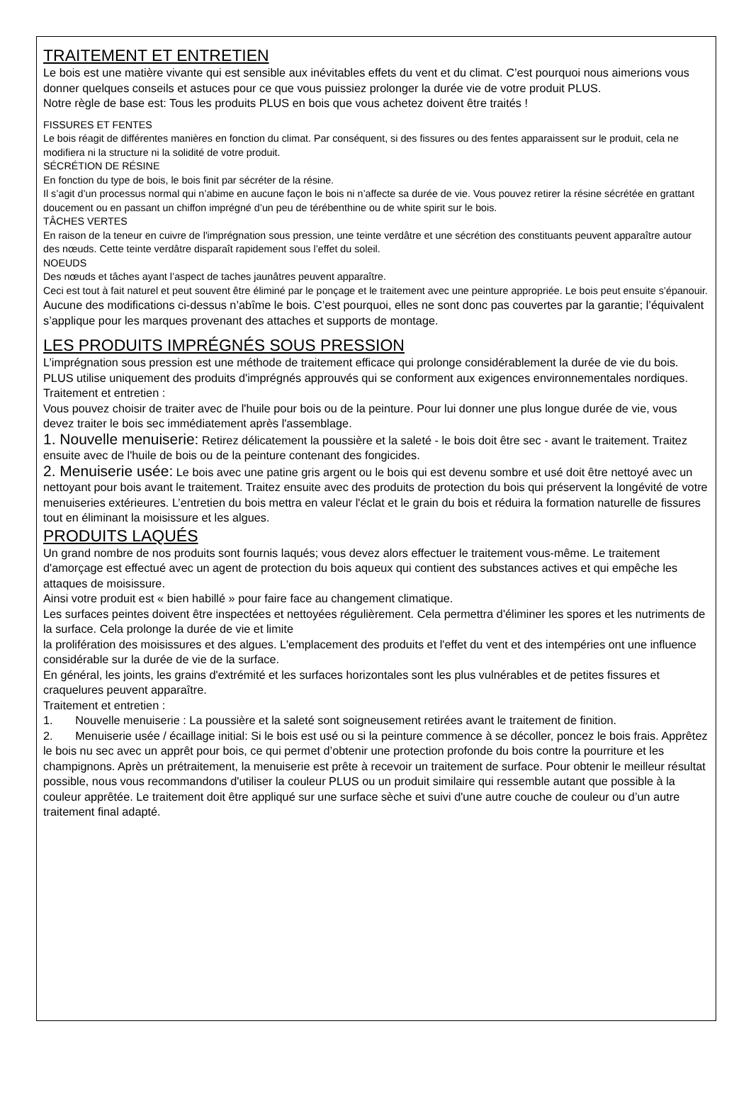TRAITEMENT ET ENTRETIEN
Le bois est une matière vivante qui est sensible aux inévitables effets du vent et du climat. C’est pourquoi nous aimerions vous donner quelques conseils et astuces pour ce que vous puissiez prolonger la durée vie de votre produit PLUS.
Notre règle de base est: Tous les produits PLUS en bois que vous achetez doivent être traités !
FISSURES ET FENTES
Le bois réagit de différentes manières en fonction du climat. Par conséquent, si des fissures ou des fentes apparaissent sur le produit, cela ne modifiera ni la structure ni la solidité de votre produit.
SÉCRÉTION DE RÉSINE
En fonction du type de bois, le bois finit par sécréter de la résine.
Il s’agit d’un processus normal qui n’abime en aucune façon le bois ni n’affecte sa durée de vie. Vous pouvez retirer la résine sécrétée en grattant doucement ou en passant un chiffon imprégné d’un peu de térébenthine ou de white spirit sur le bois.
TÂCHES VERTES
En raison de la teneur en cuivre de l'imprégnation sous pression, une teinte verdâtre et une sécrétion des constituants peuvent apparaître autour des nœuds. Cette teinte verdâtre disparaît rapidement sous l’effet du soleil.
NOEUDS
Des nœuds et tâches ayant l’aspect de taches jaunâtres peuvent apparaître.
Ceci est tout à fait naturel et peut souvent être éliminé par le ponçage et le traitement avec une peinture appropriée. Le bois peut ensuite s’épanouir.
Aucune des modifications ci-dessus n’abîme le bois. C’est pourquoi, elles ne sont donc pas couvertes par la garantie; l’équivalent s’applique pour les marques provenant des attaches et supports de montage.
LES PRODUITS IMPRÉGNÉS SOUS PRESSION
L’imprégnation sous pression est une méthode de traitement efficace qui prolonge considérablement la durée de vie du bois. PLUS utilise uniquement des produits d'imprégnés approuvés qui se conforment aux exigences environnementales nordiques.
Traitement et entretien :
Vous pouvez choisir de traiter avec de l'huile pour bois ou de la peinture. Pour lui donner une plus longue durée de vie, vous devez traiter le bois sec immédiatement après l'assemblage.
1. Nouvelle menuiserie: Retirez délicatement la poussière et la saleté - le bois doit être sec - avant le traitement. Traitez ensuite avec de l'huile de bois ou de la peinture contenant des fongicides.
2. Menuiserie usée: Le bois avec une patine gris argent ou le bois qui est devenu sombre et usé doit être nettoyé avec un nettoyant pour bois avant le traitement. Traitez ensuite avec des produits de protection du bois qui préservent la longévité de votre menuiseries extérieures. L’entretien du bois mettra en valeur l'éclat et le grain du bois et réduira la formation naturelle de fissures tout en éliminant la moisissure et les algues.
PRODUITS LAQUÉS
Un grand nombre de nos produits sont fournis laqués; vous devez alors effectuer le traitement vous-même. Le traitement d'amorçage est effectué avec un agent de protection du bois aqueux qui contient des substances actives et qui empêche les attaques de moisissure.
Ainsi votre produit est « bien habillé » pour faire face au changement climatique.
Les surfaces peintes doivent être inspectées et nettoyées régulièrement. Cela permettra d'éliminer les spores et les nutriments de la surface. Cela prolonge la durée de vie et limite
la prolifération des moisissures et des algues. L'emplacement des produits et l'effet du vent et des intempéries ont une influence considérable sur la durée de vie de la surface.
En général, les joints, les grains d'extrémité et les surfaces horizontales sont les plus vulnérables et de petites fissures et craquelures peuvent apparaître.
Traitement et entretien :
1. Nouvelle menuiserie : La poussière et la saleté sont soigneusement retirées avant le traitement de finition.
2. Menuiserie usée / écaillage initial: Si le bois est usé ou si la peinture commence à se décoller, poncez le bois frais. Apprêtez le bois nu sec avec un apprêt pour bois, ce qui permet d’obtenir une protection profonde du bois contre la pourriture et les champignons. Après un prétraitement, la menuiserie est prête à recevoir un traitement de surface. Pour obtenir le meilleur résultat possible, nous vous recommandons d'utiliser la couleur PLUS ou un produit similaire qui ressemble autant que possible à la couleur apprêtée. Le traitement doit être appliqué sur une surface sèche et suivi d'une autre couche de couleur ou d’un autre traitement final adapté.